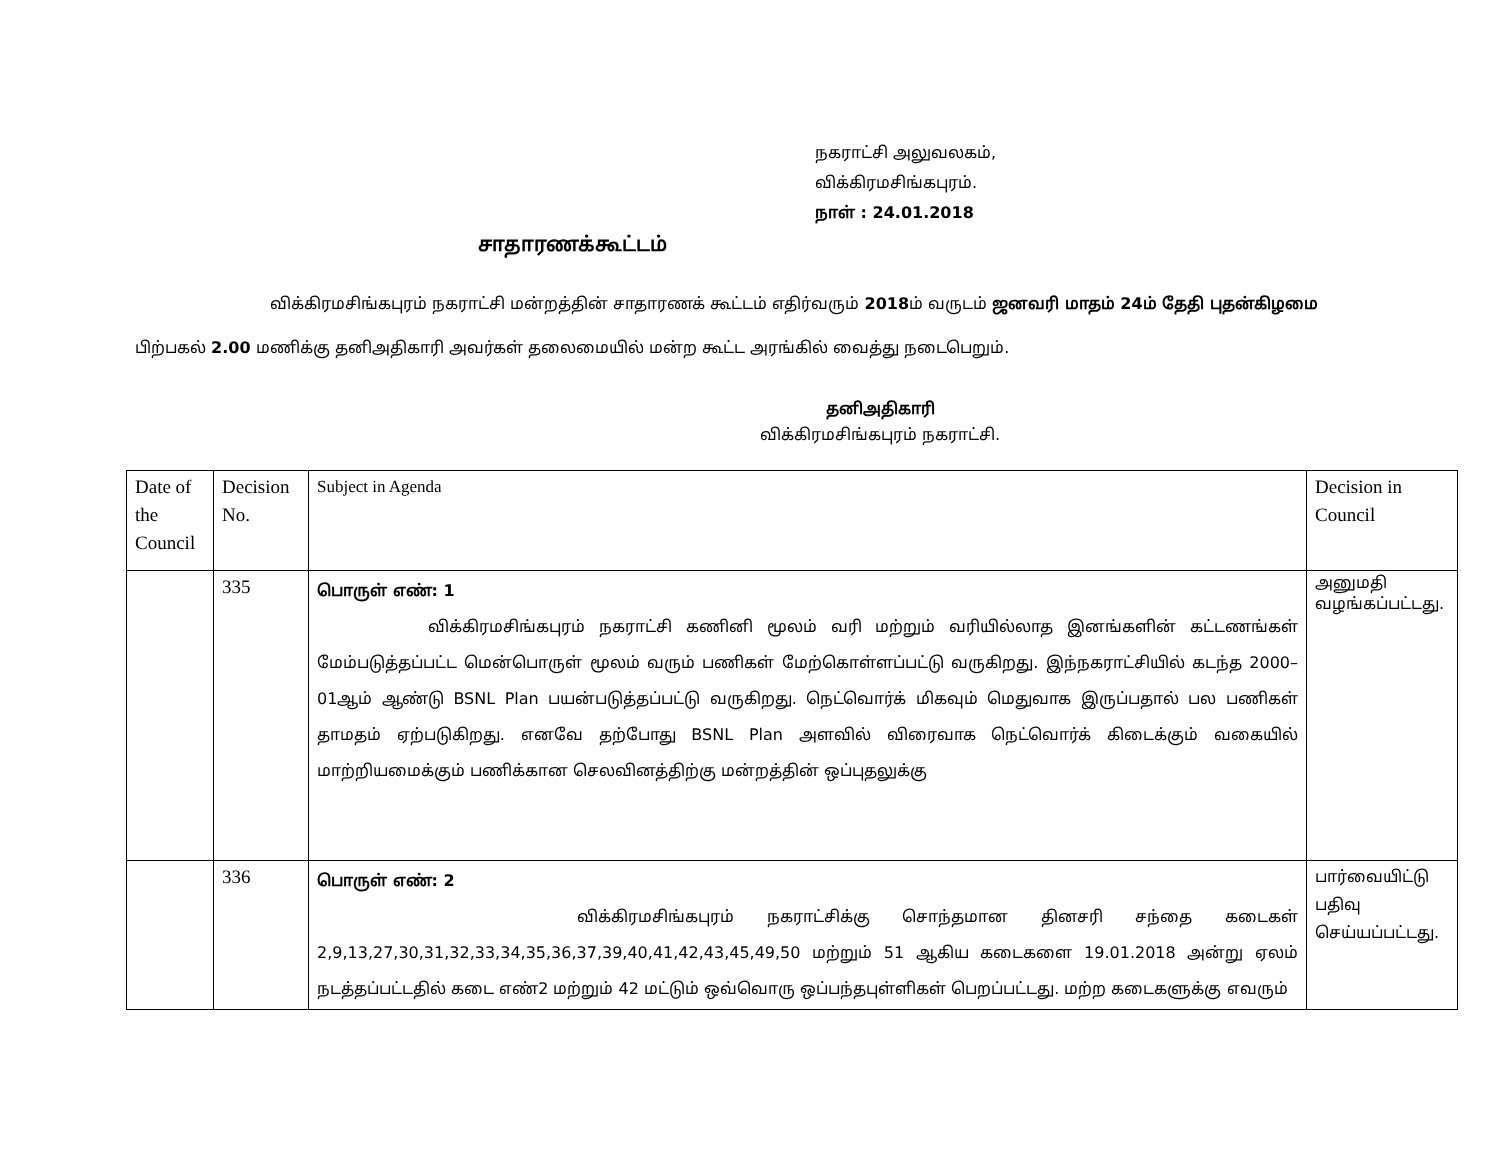நகராட்சி அலுவலகம்,
விக்கிரமசிங்கபுரம்.
நாள் : 24.01.2018
சாதாரணக்கூட்டம்
விக்கிரமசிங்கபுரம் நகராட்சி மன்றத்தின் சாதாரணக் கூட்டம் எதிர்வரும் 2018ம் வருடம் ஜனவரி மாதம் 24ம் தேதி புதன்கிழமை பிற்பகல் 2.00 மணிக்கு தனிஅதிகாரி அவர்கள் தலைமையில் மன்ற கூட்ட அரங்கில் வைத்து நடைபெறும்.
தனிஅதிகாரி
விக்கிரமசிங்கபுரம் நகராட்சி.
| Date of the Council | Decision No. | Subject in Agenda | Decision in Council |
| | 335 | பொருள் எண்: 1 விக்கிரமசிங்கபுரம் நகராட்சி கணினி மூலம் வரி மற்றும் வரியில்லாத இனங்களின் கட்டணங்கள் மேம்படுத்தப்பட்ட மென்பொருள் மூலம் வரும் பணிகள் மேற்கொள்ளப்பட்டு வருகிறது. இந்நகராட்சியில் கடந்த 2000–01ஆம் ஆண்டு BSNL Plan பயன்படுத்தப்பட்டு வருகிறது. நெட்வொர்க் மிகவும் மெதுவாக இருப்பதால் பல பணிகள் தாமதம் ஏற்படுகிறது. எனவே தற்போது BSNL Plan அளவில் விரைவாக நெட்வொர்க் கிடைக்கும் வகையில் மாற்றியமைக்கும் பணிக்கான செலவினத்திற்கு மன்றத்தின் ஒப்புதலுக்கு | அனுமதி வழங்கப்பட்டது. |
| | 336 | பொருள் எண்: 2 விக்கிரமசிங்கபுரம் நகராட்சிக்கு சொந்தமான தினசரி சந்தை கடைகள் 2,9,13,27,30,31,32,33,34,35,36,37,39,40,41,42,43,45,49,50 மற்றும் 51 ஆகிய கடைகளை 19.01.2018 அன்று ஏலம் நடத்தப்பட்டதில் கடை எண்2 மற்றும் 42 மட்டும் ஒவ்வொரு ஒப்பந்தபுள்ளிகள் பெறப்பட்டது. மற்ற கடைகளுக்கு எவரும் | பார்வையிட்டு பதிவு செய்யப்பட்டது. |